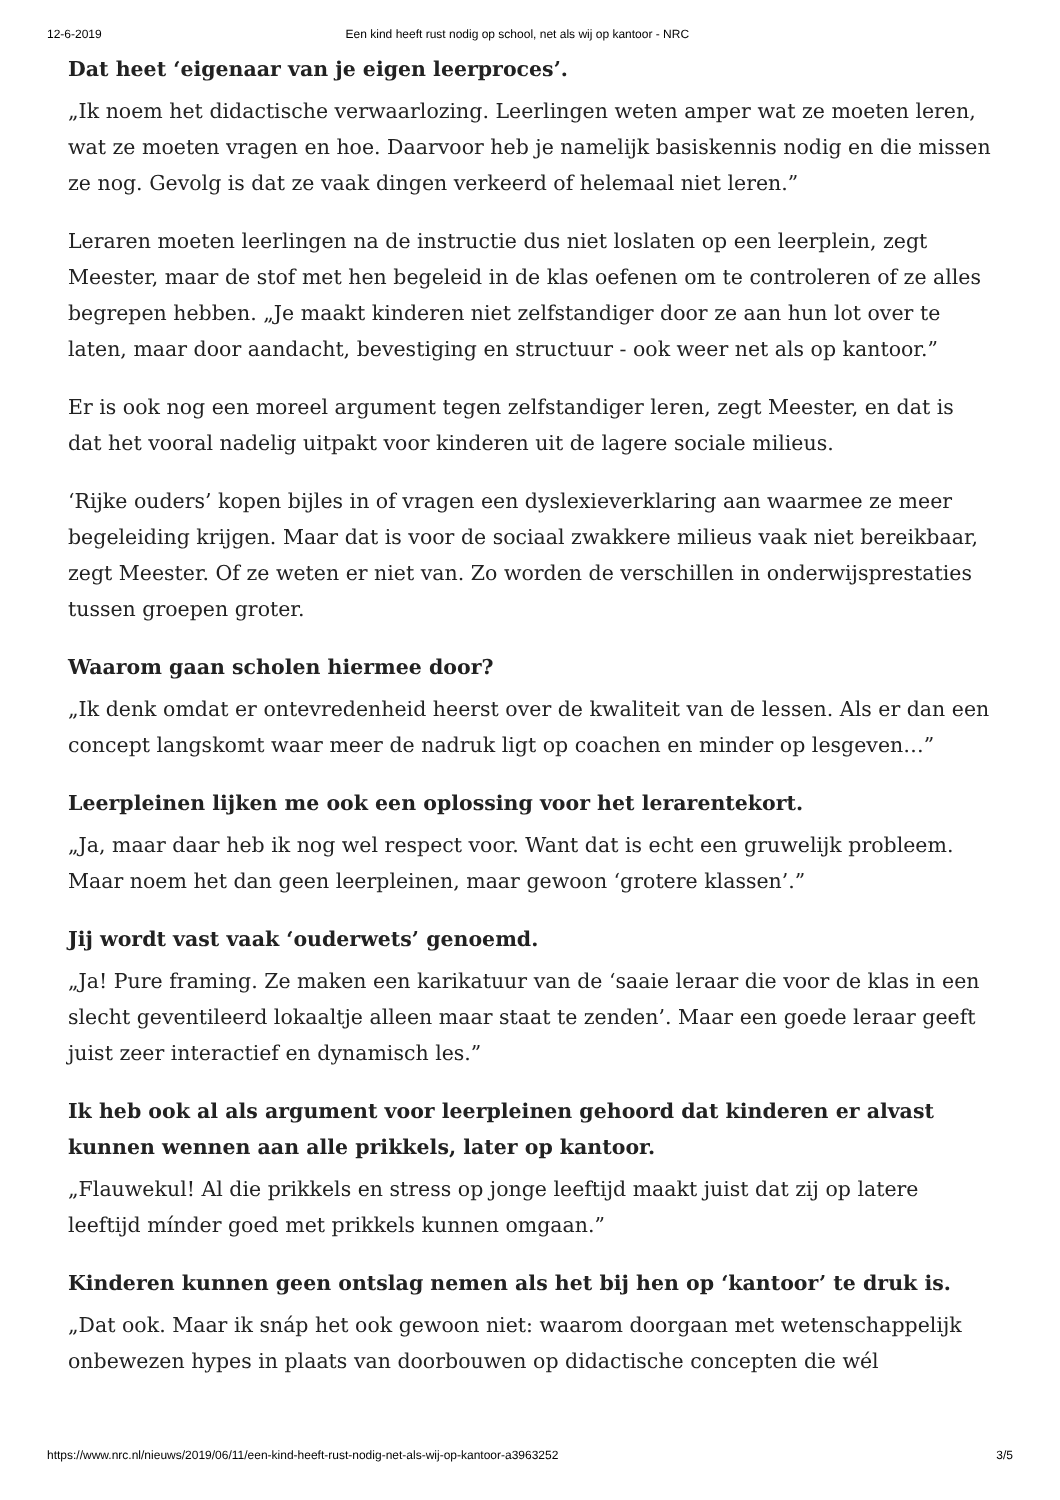12-6-2019 Een kind heeft rust nodig op school, net als wij op kantoor - NRC
Dat heet ‘eigenaar van je eigen leerproces’.
„Ik noem het didactische verwaarlozing. Leerlingen weten amper wat ze moeten leren, wat ze moeten vragen en hoe. Daarvoor heb je namelijk basiskennis nodig en die missen ze nog. Gevolg is dat ze vaak dingen verkeerd of helemaal niet leren.”
Leraren moeten leerlingen na de instructie dus niet loslaten op een leerplein, zegt Meester, maar de stof met hen begeleid in de klas oefenen om te controleren of ze alles begrepen hebben. „Je maakt kinderen niet zelfstandiger door ze aan hun lot over te laten, maar door aandacht, bevestiging en structuur - ook weer net als op kantoor.”
Er is ook nog een moreel argument tegen zelfstandiger leren, zegt Meester, en dat is dat het vooral nadelig uitpakt voor kinderen uit de lagere sociale milieus.
‘Rijke ouders’ kopen bijles in of vragen een dyslexieverklaring aan waarmee ze meer begeleiding krijgen. Maar dat is voor de sociaal zwakkere milieus vaak niet bereikbaar, zegt Meester. Of ze weten er niet van. Zo worden de verschillen in onderwijsprestaties tussen groepen groter.
Waarom gaan scholen hiermee door?
„Ik denk omdat er ontevredenheid heerst over de kwaliteit van de lessen. Als er dan een concept langskomt waar meer de nadruk ligt op coachen en minder op lesgeven…”
Leerpleinen lijken me ook een oplossing voor het lerarentekort.
„Ja, maar daar heb ik nog wel respect voor. Want dat is echt een gruwelijk probleem. Maar noem het dan geen leerpleinen, maar gewoon ‘grotere klassen’.”
Jij wordt vast vaak ‘ouderwets’ genoemd.
„Ja! Pure framing. Ze maken een karikatuur van de ‘saaie leraar die voor de klas in een slecht geventileerd lokaaltje alleen maar staat te zenden’. Maar een goede leraar geeft juist zeer interactief en dynamisch les.”
Ik heb ook al als argument voor leerpleinen gehoord dat kinderen er alvast kunnen wennen aan alle prikkels, later op kantoor.
„Flauwekul! Al die prikkels en stress op jonge leeftijd maakt juist dat zij op latere leeftijd mínder goed met prikkels kunnen omgaan.”
Kinderen kunnen geen ontslag nemen als het bij hen op ‘kantoor’ te druk is.
„Dat ook. Maar ik snáp het ook gewoon niet: waarom doorgaan met wetenschappelijk onbewezen hypes in plaats van doorbouwen op didactische concepten die wél
https://www.nrc.nl/nieuws/2019/06/11/een-kind-heeft-rust-nodig-net-als-wij-op-kantoor-a3963252 3/5